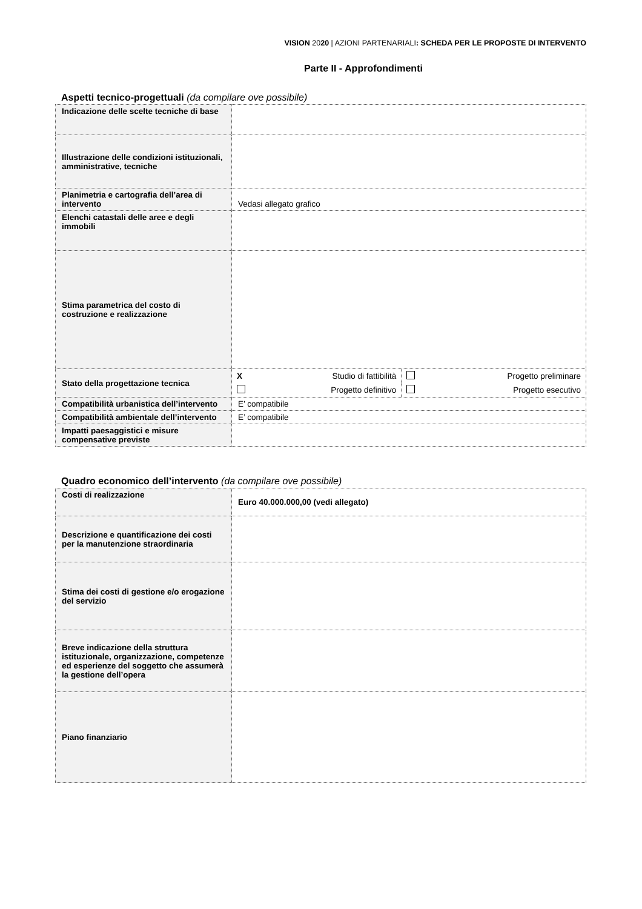VISION 2020 | AZIONI PARTENARIALI: SCHEDA PER LE PROPOSTE DI INTERVENTO
Parte II - Approfondimenti
Aspetti tecnico-progettuali (da compilare ove possibile)
| Indicazione delle scelte tecniche di base | |
| Illustrazione delle condizioni istituzionali, amministrative, tecniche | |
| Planimetria e cartografia dell’area di intervento | Vedasi allegato grafico |
| Elenchi catastali delle aree e degli immobili | |
| Stima parametrica del costo di costruzione e realizzazione | |
| Stato della progettazione tecnica | / X / Studio di fattibilità / / Progetto preliminare / / / Progetto definitivo / / Progetto esecutivo / |
| Compatibilità urbanistica dell’intervento | E’ compatibile |
| Compatibilità ambientale dell’intervento | E’ compatibile |
| Impatti paesaggistici e misure compensative previste | |
Quadro economico dell’intervento (da compilare ove possibile)
| Costi di realizzazione | Euro 40.000.000,00 (vedi allegato) |
| Descrizione e quantificazione dei costi per la manutenzione straordinaria | |
| Stima dei costi di gestione e/o erogazione del servizio | |
| Breve indicazione della struttura istituzionale, organizzazione, competenze ed esperienze del soggetto che assumerà la gestione dell’opera | |
| Piano finanziario | |